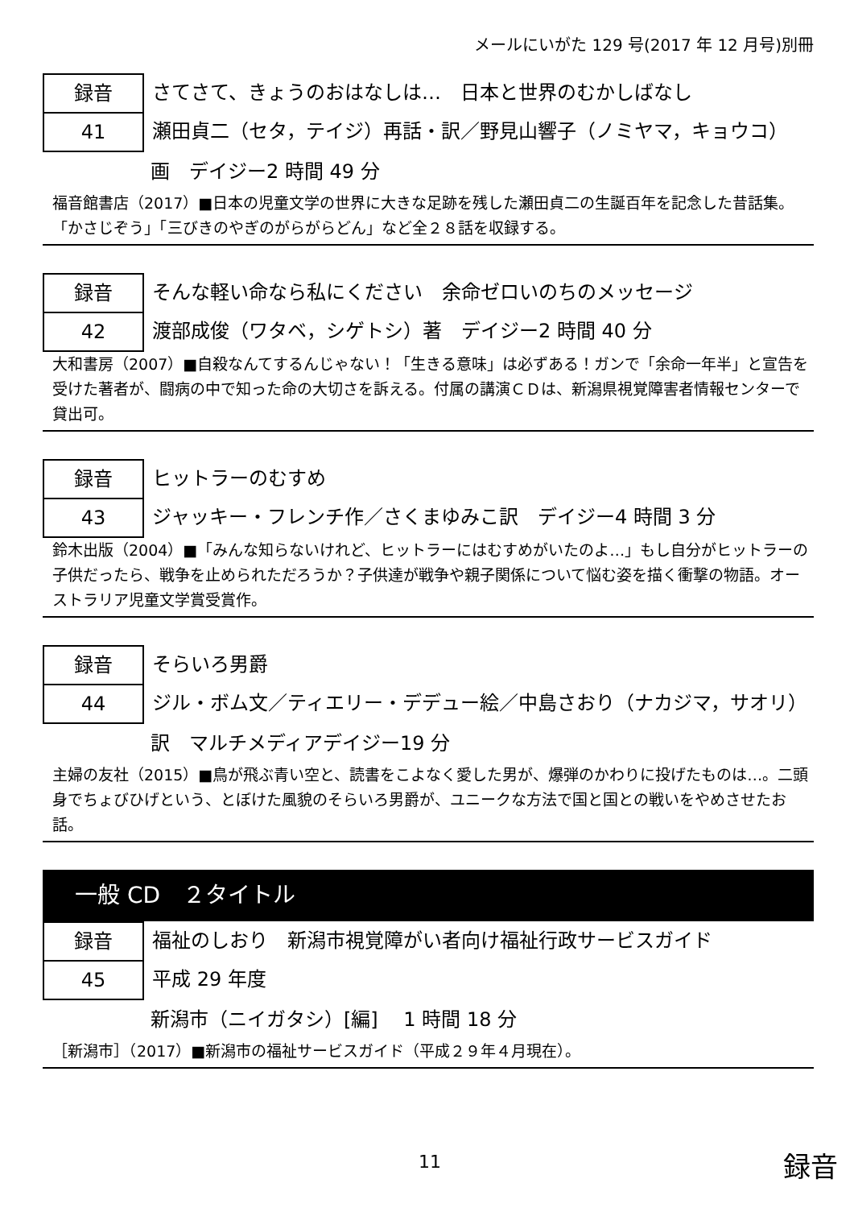メールにいがた 129 号(2017 年 12 月号)別冊
録音
41
さてさて、きょうのおはなしは…　日本と世界のむかしばなし
瀬田貞二（セタ，テイジ）再話・訳／野見山響子（ノミヤマ，キョウコ）
画　デイジー2 時間 49 分
福音館書店（2017）■日本の児童文学の世界に大きな足跡を残した瀬田貞二の生誕百年を記念した昔話集。「かさじぞう」「三びきのやぎのがらがらどん」など全２８話を収録する。
録音
42
そんな軽い命なら私にください　余命ゼロいのちのメッセージ
渡部成俊（ワタベ，シゲトシ）著　デイジー2 時間 40 分
大和書房（2007）■自殺なんてするんじゃない！「生きる意味」は必ずある！ガンで「余命一年半」と宣告を受けた著者が、闘病の中で知った命の大切さを訴える。付属の講演ＣＤは、新潟県視覚障害者情報センターで貸出可。
録音
43
ヒットラーのむすめ
ジャッキー・フレンチ作／さくまゆみこ訳　デイジー4 時間 3 分
鈴木出版（2004）■「みんな知らないけれど、ヒットラーにはむすめがいたのよ…」もし自分がヒットラーの子供だったら、戦争を止められただろうか？子供達が戦争や親子関係について悩む姿を描く衝撃の物語。オーストラリア児童文学賞受賞作。
録音
44
そらいろ男爵
ジル・ボム文／ティエリー・デデュー絵／中島さおり（ナカジマ，サオリ）
訳　マルチメディアデイジー19 分
主婦の友社（2015）■鳥が飛ぶ青い空と、読書をこよなく愛した男が、爆弾のかわりに投げたものは…。二頭身でちょびひげという、とぼけた風貌のそらいろ男爵が、ユニークな方法で国と国との戦いをやめさせたお話。
一般 CD　２タイトル
録音
45
福祉のしおり　新潟市視覚障がい者向け福祉行政サービスガイド
平成 29 年度
新潟市（ニイガタシ）[編]　 1 時間 18 分
［新潟市］（2017）■新潟市の福祉サービスガイド（平成２９年４月現在）。
11 録音